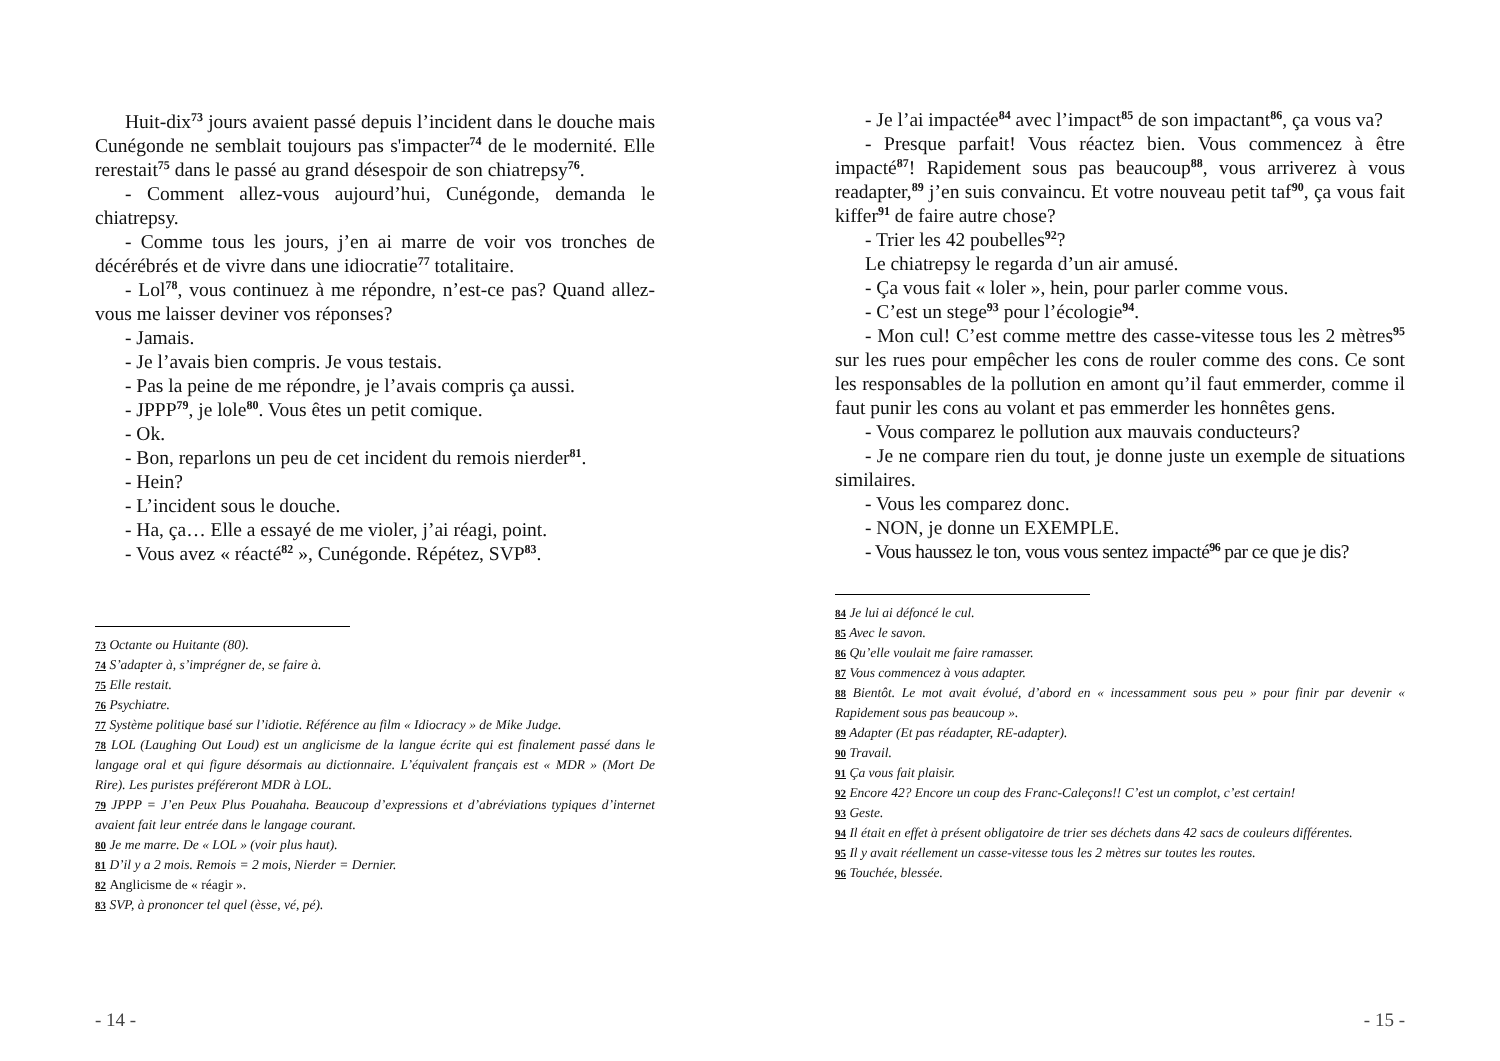Huit-dix<sup>73</sup> jours avaient passé depuis l’incident dans le douche mais Cunégonde ne semblait toujours pas s'impacter<sup>74</sup> de le modernité. Elle rerestait<sup>75</sup> dans le passé au grand désespoir de son chiatrepsy<sup>76</sup>.
- Comment allez-vous aujourd’hui, Cunégonde, demanda le chiatrepsy.
- Comme tous les jours, j’en ai marre de voir vos tronches de décérébrés et de vivre dans une idiocratie<sup>77</sup> totalitaire.
- Lol<sup>78</sup>, vous continuez à me répondre, n’est-ce pas? Quand allez-vous me laisser deviner vos réponses?
- Jamais.
- Je l’avais bien compris. Je vous testais.
- Pas la peine de me répondre, je l’avais compris ça aussi.
- JPPP<sup>79</sup>, je lole<sup>80</sup>. Vous êtes un petit comique.
- Ok.
- Bon, reparlons un peu de cet incident du remois nierder<sup>81</sup>.
- Hein?
- L’incident sous le douche.
- Ha, ça… Elle a essayé de me violer, j’ai réagi, point.
- Vous avez « réacté<sup>82</sup> », Cunégonde. Répétez, SVP<sup>83</sup>.
73 Octante ou Huitante (80).
74 S’adapter à, s’imprégner de, se faire à.
75 Elle restait.
76 Psychiatre.
77 Système politique basé sur l’idiotie. Référence au film « Idiocracy » de Mike Judge.
78 LOL (Laughing Out Loud) est un anglicisme de la langue écrite qui est finalement passé dans le langage oral et qui figure désormais au dictionnaire. L’équivalent français est « MDR » (Mort De Rire). Les puristes préféreront MDR à LOL.
79 JPPP = J’en Peux Plus Pouahaha. Beaucoup d’expressions et d’abréviations typiques d’internet avaient fait leur entrée dans le langage courant.
80 Je me marre. De « LOL » (voir plus haut).
81 D’il y a 2 mois. Remois = 2 mois, Nierder = Dernier.
82 Anglicisme de « réagir ».
83 SVP, à prononcer tel quel (èsse, vé, pé).
- 14 -
- Je l’ai impactée<sup>84</sup> avec l’impact<sup>85</sup> de son impactant<sup>86</sup>, ça vous va?
- Presque parfait! Vous réactez bien. Vous commencez à être impacté<sup>87</sup>! Rapidement sous pas beaucoup<sup>88</sup>, vous arriverez à vous readapter,<sup>89</sup> j’en suis convaincu. Et votre nouveau petit taf<sup>90</sup>, ça vous fait kiffer<sup>91</sup> de faire autre chose?
- Trier les 42 poubelles<sup>92</sup>?
Le chiatrepsy le regarda d’un air amusé.
- Ça vous fait « loler », hein, pour parler comme vous.
- C’est un stege<sup>93</sup> pour l’écologie<sup>94</sup>.
- Mon cul! C’est comme mettre des casse-vitesse tous les 2 mètres<sup>95</sup> sur les rues pour empêcher les cons de rouler comme des cons. Ce sont les responsables de la pollution en amont qu’il faut emmerder, comme il faut punir les cons au volant et pas emmerder les honnêtes gens.
- Vous comparez le pollution aux mauvais conducteurs?
- Je ne compare rien du tout, je donne juste un exemple de situations similaires.
- Vous les comparez donc.
- NON, je donne un EXEMPLE.
- Vous haussez le ton, vous vous sentez impacté<sup>96</sup> par ce que je dis?
84 Je lui ai défoncé le cul.
85 Avec le savon.
86 Qu’elle voulait me faire ramasser.
87 Vous commencez à vous adapter.
88 Bientôt. Le mot avait évolué, d’abord en « incessamment sous peu » pour finir par devenir « Rapidement sous pas beaucoup ».
89 Adapter (Et pas réadapter, RE-adapter).
90 Travail.
91 Ça vous fait plaisir.
92 Encore 42? Encore un coup des Franc-Caleçons!! C’est un complot, c’est certain!
93 Geste.
94 Il était en effet à présent obligatoire de trier ses déchets dans 42 sacs de couleurs différentes.
95 Il y avait réellement un casse-vitesse tous les 2 mètres sur toutes les routes.
96 Touchée, blessée.
- 15 -